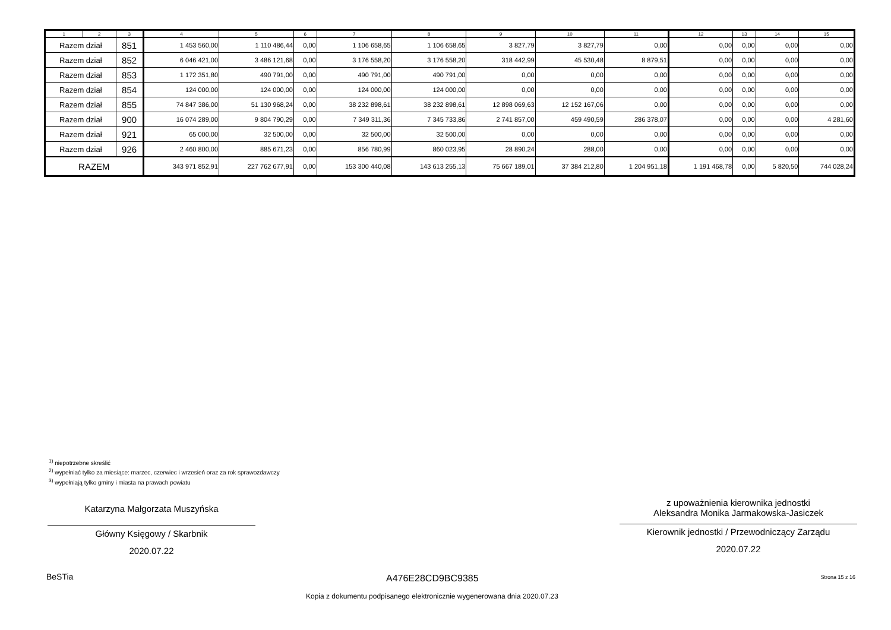| 1 | 2 | 3 | 4 | 5 | 6 | 7 | 8 | 9 | 10 | 11 | 12 | 13 | 14 | 15 |
| Razem dział | | 851 | 1 453 560,00 | 1 110 486,44 | 0,00 | 1 106 658,65 | 1 106 658,65 | 3 827,79 | 3 827,79 | 0,00 | 0,00 | 0,00 | 0,00 | 0,00 |
| Razem dział | | 852 | 6 046 421,00 | 3 486 121,68 | 0,00 | 3 176 558,20 | 3 176 558,20 | 318 442,99 | 45 530,48 | 8 879,51 | 0,00 | 0,00 | 0,00 | 0,00 |
| Razem dział | | 853 | 1 172 351,80 | 490 791,00 | 0,00 | 490 791,00 | 490 791,00 | 0,00 | 0,00 | 0,00 | 0,00 | 0,00 | 0,00 | 0,00 |
| Razem dział | | 854 | 124 000,00 | 124 000,00 | 0,00 | 124 000,00 | 124 000,00 | 0,00 | 0,00 | 0,00 | 0,00 | 0,00 | 0,00 | 0,00 |
| Razem dział | | 855 | 74 847 386,00 | 51 130 968,24 | 0,00 | 38 232 898,61 | 38 232 898,61 | 12 898 069,63 | 12 152 167,06 | 0,00 | 0,00 | 0,00 | 0,00 | 0,00 |
| Razem dział | | 900 | 16 074 289,00 | 9 804 790,29 | 0,00 | 7 349 311,36 | 7 345 733,86 | 2 741 857,00 | 459 490,59 | 286 378,07 | 0,00 | 0,00 | 0,00 | 4 281,60 |
| Razem dział | | 921 | 65 000,00 | 32 500,00 | 0,00 | 32 500,00 | 32 500,00 | 0,00 | 0,00 | 0,00 | 0,00 | 0,00 | 0,00 | 0,00 |
| Razem dział | | 926 | 2 460 800,00 | 885 671,23 | 0,00 | 856 780,99 | 860 023,95 | 28 890,24 | 288,00 | 0,00 | 0,00 | 0,00 | 0,00 | 0,00 |
| RAZEM | | | 343 971 852,91 | 227 762 677,91 | 0,00 | 153 300 440,08 | 143 613 255,13 | 75 667 189,01 | 37 384 212,80 | 1 204 951,18 | 1 191 468,78 | 0,00 | 5 820,50 | 744 028,24 |
<sup>1)</sup> niepotrzebne skreślić
<sup>2)</sup> wypełniać tylko za miesiące: marzec, czerwiec i wrzesień oraz za rok sprawozdawczy
<sup>3)</sup> wypełniają tylko gminy i miasta na prawach powiatu
Katarzyna Małgorzata Muszyńska
Główny Księgowy / Skarbnik
2020.07.22
z upoważnienia kierownika jednostki
Aleksandra Monika Jarmakowska-Jasiczek
Kierownik jednostki / Przewodniczący Zarządu
2020.07.22
BeSTia A476E28CD9BC9385 Strona 15 z 16
Kopia z dokumentu podpisanego elektronicznie wygenerowana dnia 2020.07.23